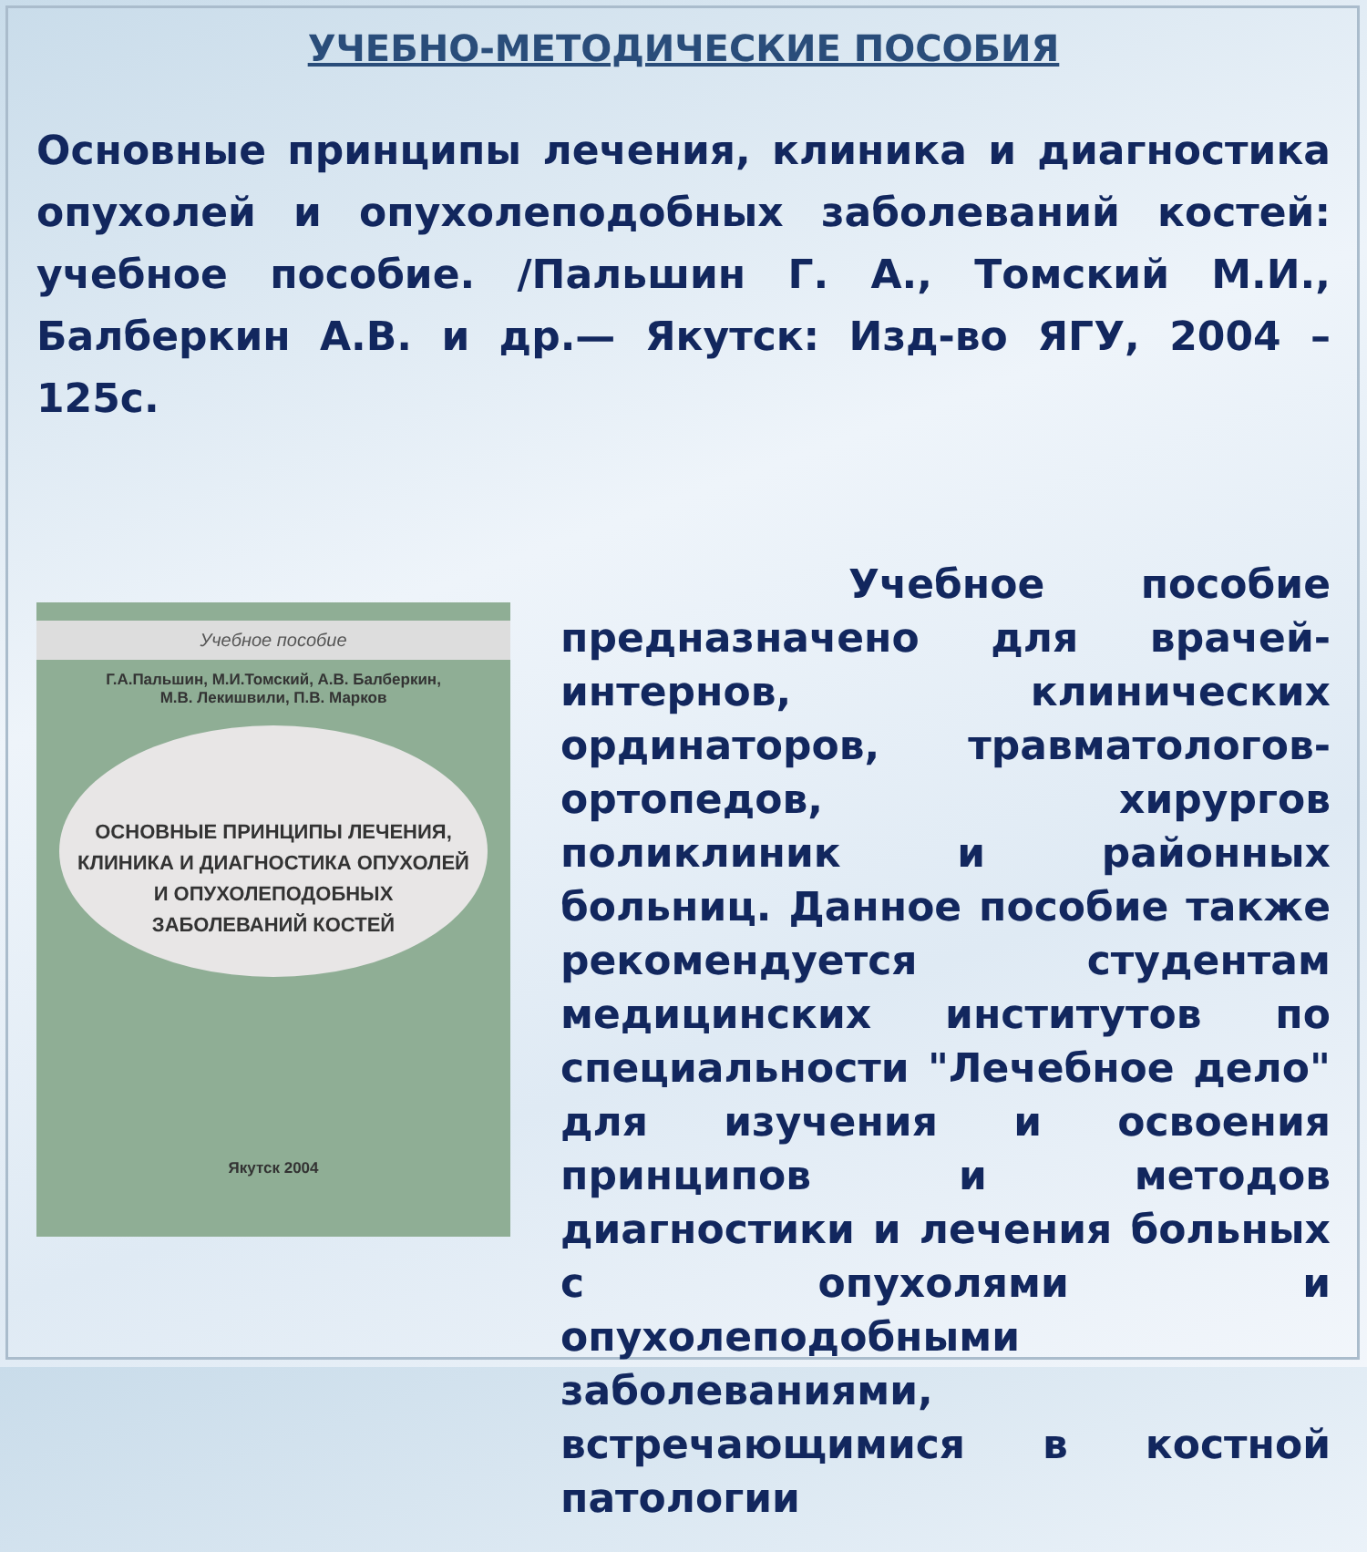УЧЕБНО-МЕТОДИЧЕСКИЕ ПОСОБИЯ
Основные принципы лечения, клиника и диагностика опухолей и опухолеподобных заболеваний костей: учебное пособие. /Пальшин Г. А., Томский М.И., Балберкин А.В. и др.— Якутск: Изд-во ЯГУ, 2004 – 125с.
Учебное пособие
Г.А.Пальшин, М.И.Томский, А.В. Балберкин,
М.В. Лекишвили, П.В. Марков
ОСНОВНЫЕ ПРИНЦИПЫ ЛЕЧЕНИЯ, КЛИНИКА И ДИАГНОСТИКА ОПУХОЛЕЙ И ОПУХОЛЕПОДОБНЫХ ЗАБОЛЕВАНИЙ КОСТЕЙ
Якутск 2004
Учебное пособие предназначено для врачей-интернов, клинических ординаторов, травматологов-ортопедов, хирургов поликлиник и районных больниц. Данное пособие также рекомендуется студентам медицинских институтов по специальности "Лечебное дело" для изучения и освоения принципов и методов диагностики и лечения больных с опухолями и опухолеподобными заболеваниями, встречающимися в костной патологии